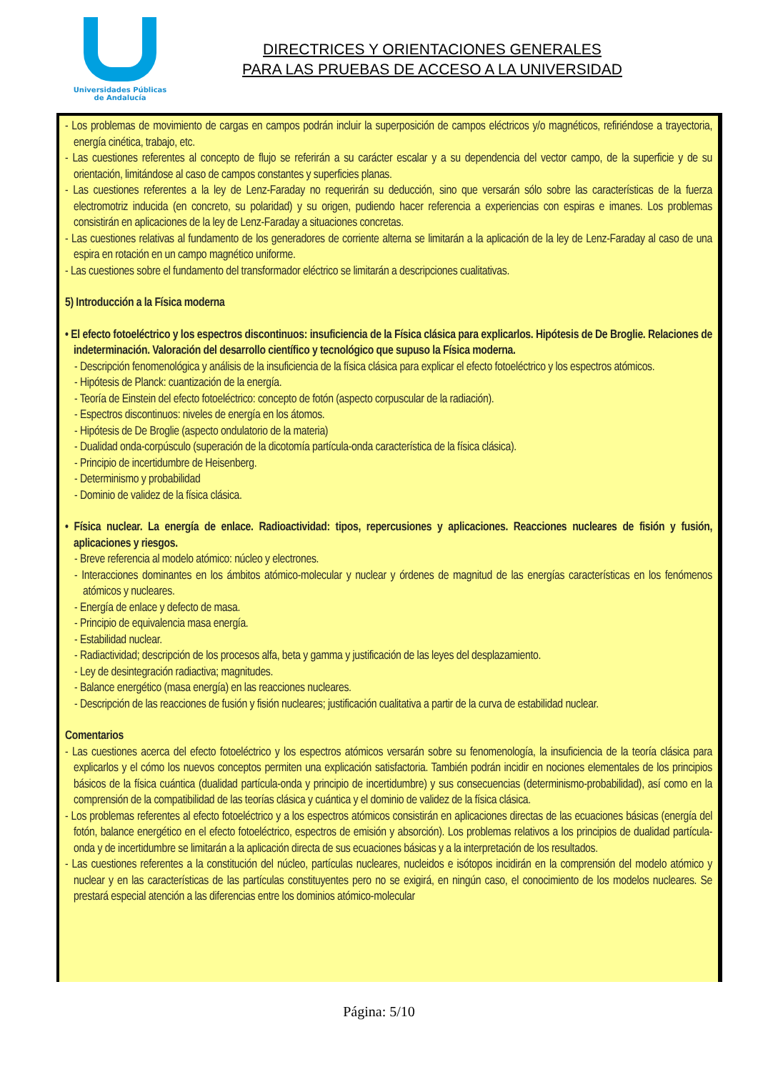Universidades Públicas
de Andalucía
DIRECTRICES Y ORIENTACIONES GENERALES
PARA LAS PRUEBAS DE ACCESO A LA UNIVERSIDAD
- Los problemas de movimiento de cargas en campos podrán incluir la superposición de campos eléctricos y/o magnéticos, refiriéndose a trayectoria, energía cinética, trabajo, etc.
- Las cuestiones referentes al concepto de flujo se referirán a su carácter escalar y a su dependencia del vector campo, de la superficie y de su orientación, limitándose al caso de campos constantes y superficies planas.
- Las cuestiones referentes a la ley de Lenz-Faraday no requerirán su deducción, sino que versarán sólo sobre las características de la fuerza electromotriz inducida (en concreto, su polaridad) y su origen, pudiendo hacer referencia a experiencias con espiras e imanes. Los problemas consistirán en aplicaciones de la ley de Lenz-Faraday a situaciones concretas.
- Las cuestiones relativas al fundamento de los generadores de corriente alterna se limitarán a la aplicación de la ley de Lenz-Faraday al caso de una espira en rotación en un campo magnético uniforme.
- Las cuestiones sobre el fundamento del transformador eléctrico se limitarán a descripciones cualitativas.
5) Introducción a la Física moderna
• El efecto fotoeléctrico y los espectros discontinuos: insuficiencia de la Física clásica para explicarlos. Hipótesis de De Broglie. Relaciones de indeterminación. Valoración del desarrollo científico y tecnológico que supuso la Física moderna.
- Descripción fenomenológica y análisis de la insuficiencia de la física clásica para explicar el efecto fotoeléctrico y los espectros atómicos.
- Hipótesis de Planck: cuantización de la energía.
- Teoría de Einstein del efecto fotoeléctrico: concepto de fotón (aspecto corpuscular de la radiación).
- Espectros discontinuos: niveles de energía en los átomos.
- Hipótesis de De Broglie (aspecto ondulatorio de la materia)
- Dualidad onda-corpúsculo (superación de la dicotomía partícula-onda característica de la física clásica).
- Principio de incertidumbre de Heisenberg.
- Determinismo y probabilidad
- Dominio de validez de la física clásica.
• Física nuclear. La energía de enlace. Radioactividad: tipos, repercusiones y aplicaciones. Reacciones nucleares de fisión y fusión, aplicaciones y riesgos.
- Breve referencia al modelo atómico: núcleo y electrones.
- Interacciones dominantes en los ámbitos atómico-molecular y nuclear y órdenes de magnitud de las energías características en los fenómenos atómicos y nucleares.
- Energía de enlace y defecto de masa.
- Principio de equivalencia masa energía.
- Estabilidad nuclear.
- Radiactividad; descripción de los procesos alfa, beta y gamma y justificación de las leyes del desplazamiento.
- Ley de desintegración radiactiva; magnitudes.
- Balance energético (masa energía) en las reacciones nucleares.
- Descripción de las reacciones de fusión y fisión nucleares; justificación cualitativa a partir de la curva de estabilidad nuclear.
Comentarios
- Las cuestiones acerca del efecto fotoeléctrico y los espectros atómicos versarán sobre su fenomenología, la insuficiencia de la teoría clásica para explicarlos y el cómo los nuevos conceptos permiten una explicación satisfactoria. También podrán incidir en nociones elementales de los principios básicos de la física cuántica (dualidad partícula-onda y principio de incertidumbre) y sus consecuencias (determinismo-probabilidad), así como en la comprensión de la compatibilidad de las teorías clásica y cuántica y el dominio de validez de la física clásica.
- Los problemas referentes al efecto fotoeléctrico y a los espectros atómicos consistirán en aplicaciones directas de las ecuaciones básicas (energía del fotón, balance energético en el efecto fotoeléctrico, espectros de emisión y absorción). Los problemas relativos a los principios de dualidad partícula-onda y de incertidumbre se limitarán a la aplicación directa de sus ecuaciones básicas y a la interpretación de los resultados.
- Las cuestiones referentes a la constitución del núcleo, partículas nucleares, nucleidos e isótopos incidirán en la comprensión del modelo atómico y nuclear y en las características de las partículas constituyentes pero no se exigirá, en ningún caso, el conocimiento de los modelos nucleares. Se prestará especial atención a las diferencias entre los dominios atómico-molecular
Página: 5/10